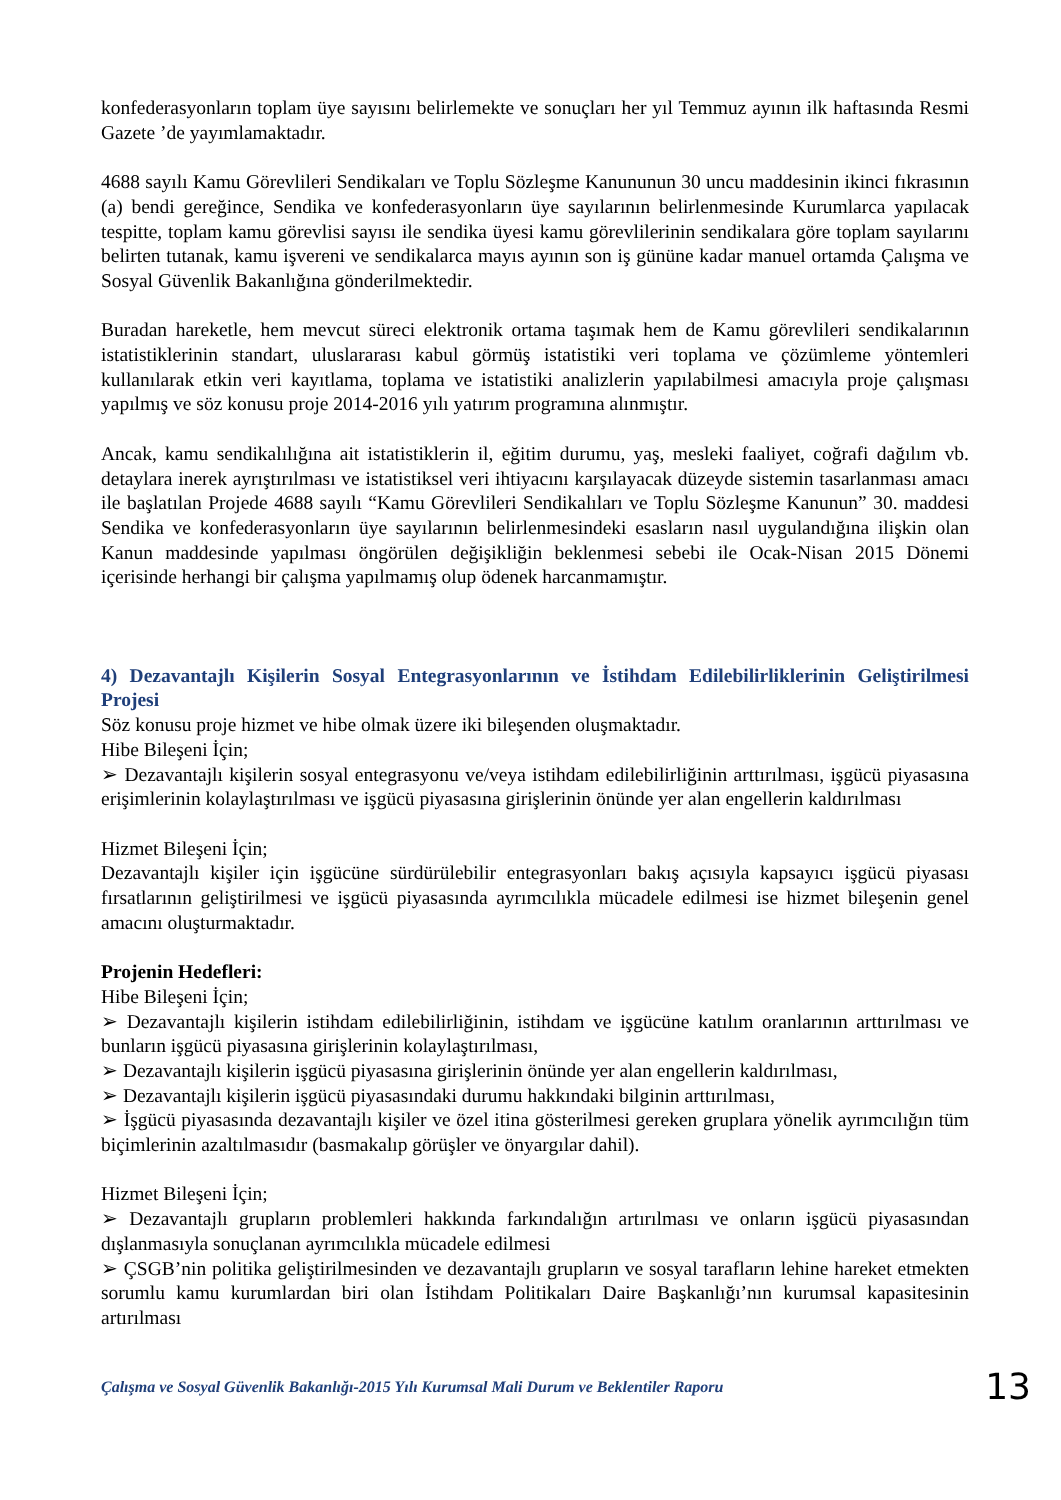konfederasyonların toplam üye sayısını belirlemekte ve sonuçları her yıl Temmuz ayının ilk haftasında Resmi Gazete ’de yayımlamaktadır.
4688 sayılı Kamu Görevlileri Sendikaları ve Toplu Sözleşme Kanununun 30 uncu maddesinin ikinci fıkrasının (a) bendi gereğince, Sendika ve konfederasyonların üye sayılarının belirlenmesinde Kurumlarca yapılacak tespitte, toplam kamu görevlisi sayısı ile sendika üyesi kamu görevlilerinin sendikalara göre toplam sayılarını belirten tutanak, kamu işvereni ve sendikalarca mayıs ayının son iş gününe kadar manuel ortamda Çalışma ve Sosyal Güvenlik Bakanlığına gönderilmektedir.
Buradan hareketle, hem mevcut süreci elektronik ortama taşımak hem de Kamu görevlileri sendikalarının istatistiklerinin standart, uluslararası kabul görmüş istatistiki veri toplama ve çözümleme yöntemleri kullanılarak etkin veri kayıtlama, toplama ve istatistiki analizlerin yapılabilmesi amacıyla proje çalışması yapılmış ve söz konusu proje 2014-2016 yılı yatırım programına alınmıştır.
Ancak, kamu sendikalılığına ait istatistiklerin il, eğitim durumu, yaş, mesleki faaliyet, coğrafi dağılım vb. detaylara inerek ayrıştırılması ve istatistiksel veri ihtiyacını karşılayacak düzeyde sistemin tasarlanması amacı ile başlatılan Projede 4688 sayılı “Kamu Görevlileri Sendikalıları ve Toplu Sözleşme Kanunun” 30. maddesi Sendika ve konfederasyonların üye sayılarının belirlenmesindeki esasların nasıl uygulandığına ilişkin olan Kanun maddesinde yapılması öngörülen değişikliğin beklenmesi sebebi ile Ocak-Nisan 2015 Dönemi içerisinde herhangi bir çalışma yapılmamış olup ödenek harcanmamıştır.
4) Dezavantajlı Kişilerin Sosyal Entegrasyonlarının ve İstihdam Edilebilirliklerinin Geliştirilmesi Projesi
Söz konusu proje hizmet ve hibe olmak üzere iki bileşenden oluşmaktadır.
Hibe Bileşeni İçin;
➢ Dezavantajlı kişilerin sosyal entegrasyonu ve/veya istihdam edilebilirliğinin arttırılması, işgücü piyasasına erişimlerinin kolaylaştırılması ve işgücü piyasasına girişlerinin önünde yer alan engellerin kaldırılması
Hizmet Bileşeni İçin;
Dezavantajlı kişiler için işgücüne sürdürülebilir entegrasyonları bakış açısıyla kapsayıcı işgücü piyasası fırsatlarının geliştirilmesi ve işgücü piyasasında ayrımcılıkla mücadele edilmesi ise hizmet bileşenin genel amacını oluşturmaktadır.
Projenin Hedefleri:
Hibe Bileşeni İçin;
➢ Dezavantajlı kişilerin istihdam edilebilirliğinin, istihdam ve işgücüne katılım oranlarının arttırılması ve bunların işgücü piyasasına girişlerinin kolaylaştırılması,
➢ Dezavantajlı kişilerin işgücü piyasasına girişlerinin önünde yer alan engellerin kaldırılması,
➢ Dezavantajlı kişilerin işgücü piyasasındaki durumu hakkındaki bilginin arttırılması,
➢ İşgücü piyasasında dezavantajlı kişiler ve özel itina gösterilmesi gereken gruplara yönelik ayrımcılığın tüm biçimlerinin azaltılmasıdır (basmakalıp görüşler ve önyargılar dahil).
Hizmet Bileşeni İçin;
➢ Dezavantajlı grupların problemleri hakkında farkındalığın artırılması ve onların işgücü piyasasından dışlanmasıyla sonuçlanan ayrımcılıkla mücadele edilmesi
➢ ÇSGB’nin politika geliştirilmesinden ve dezavantajlı grupların ve sosyal tarafların lehine hareket etmekten sorumlu kamu kurumlardan biri olan İstihdam Politikaları Daire Başkanlığı’nın kurumsal kapasitesinin artırılması
Çalışma ve Sosyal Güvenlik Bakanlığı-2015 Yılı Kurumsal Mali Durum ve Beklentiler Raporu 13